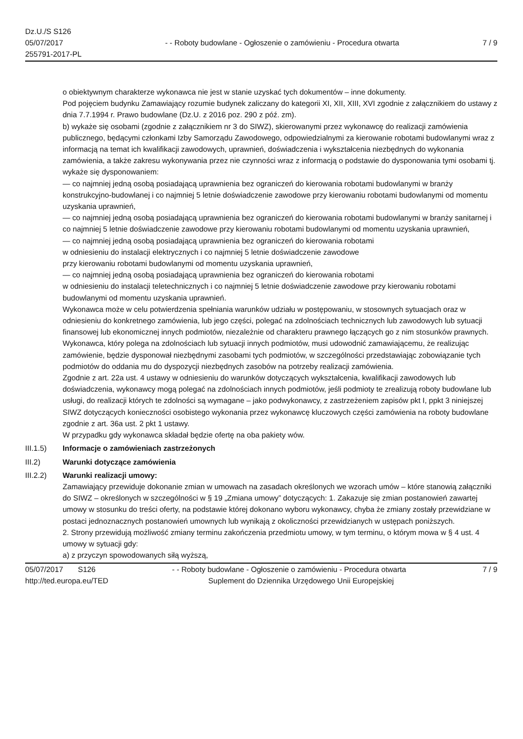Dz.U./S S126
05/07/2017
255791-2017-PL
- - Roboty budowlane - Ogłoszenie o zamówieniu - Procedura otwarta
7 / 9
o obiektywnym charakterze wykonawca nie jest w stanie uzyskać tych dokumentów – inne dokumenty.
Pod pojęciem budynku Zamawiający rozumie budynek zaliczany do kategorii XI, XII, XIII, XVI zgodnie z załącznikiem do ustawy z dnia 7.7.1994 r. Prawo budowlane (Dz.U. z 2016 poz. 290 z póź. zm).
b) wykaże się osobami (zgodnie z załącznikiem nr 3 do SIWZ), skierowanymi przez wykonawcę do realizacji zamówienia publicznego, będącymi członkami Izby Samorządu Zawodowego, odpowiedzialnymi za kierowanie robotami budowlanymi wraz z informacją na temat ich kwalifikacji zawodowych, uprawnień, doświadczenia i wykształcenia niezbędnych do wykonania zamówienia, a także zakresu wykonywania przez nie czynności wraz z informacją o podstawie do dysponowania tymi osobami tj. wykaże się dysponowaniem:
— co najmniej jedną osobą posiadającą uprawnienia bez ograniczeń do kierowania robotami budowlanymi w branży konstrukcyjno-budowlanej i co najmniej 5 letnie doświadczenie zawodowe przy kierowaniu robotami budowlanymi od momentu uzyskania uprawnień,
— co najmniej jedną osobą posiadającą uprawnienia bez ograniczeń do kierowania robotami budowlanymi w branży sanitarnej i co najmniej 5 letnie doświadczenie zawodowe przy kierowaniu robotami budowlanymi od momentu uzyskania uprawnień,
— co najmniej jedną osobą posiadającą uprawnienia bez ograniczeń do kierowania robotami
w odniesieniu do instalacji elektrycznych i co najmniej 5 letnie doświadczenie zawodowe
przy kierowaniu robotami budowlanymi od momentu uzyskania uprawnień,
— co najmniej jedną osobą posiadającą uprawnienia bez ograniczeń do kierowania robotami
w odniesieniu do instalacji teletechnicznych i co najmniej 5 letnie doświadczenie zawodowe przy kierowaniu robotami budowlanymi od momentu uzyskania uprawnień.
Wykonawca może w celu potwierdzenia spełniania warunków udziału w postępowaniu, w stosownych sytuacjach oraz w odniesieniu do konkretnego zamówienia, lub jego części, polegać na zdolnościach technicznych lub zawodowych lub sytuacji finansowej lub ekonomicznej innych podmiotów, niezależnie od charakteru prawnego łączących go z nim stosunków prawnych.
Wykonawca, który polega na zdolnościach lub sytuacji innych podmiotów, musi udowodnić zamawiającemu, że realizując zamówienie, będzie dysponował niezbędnymi zasobami tych podmiotów, w szczególności przedstawiając zobowiązanie tych podmiotów do oddania mu do dyspozycji niezbędnych zasobów na potrzeby realizacji zamówienia.
Zgodnie z art. 22a ust. 4 ustawy w odniesieniu do warunków dotyczących wykształcenia, kwalifikacji zawodowych lub doświadczenia, wykonawcy mogą polegać na zdolnościach innych podmiotów, jeśli podmioty te zrealizują roboty budowlane lub usługi, do realizacji których te zdolności są wymagane – jako podwykonawcy, z zastrzeżeniem zapisów pkt I, ppkt 3 niniejszej SIWZ dotyczących konieczności osobistego wykonania przez wykonawcę kluczowych części zamówienia na roboty budowlane zgodnie z art. 36a ust. 2 pkt 1 ustawy.
W przypadku gdy wykonawca składał będzie ofertę na oba pakiety wów.
III.1.5) Informacje o zamówieniach zastrzeżonych
III.2) Warunki dotyczące zamówienia
III.2.2) Warunki realizacji umowy:
Zamawiający przewiduje dokonanie zmian w umowach na zasadach określonych we wzorach umów – które stanowią załączniki do SIWZ – określonych w szczególności w § 19 „Zmiana umowy” dotyczących: 1. Zakazuje się zmian postanowień zawartej umowy w stosunku do treści oferty, na podstawie której dokonano wyboru wykonawcy, chyba że zmiany zostały przewidziane w postaci jednoznacznych postanowień umownych lub wynikają z okoliczności przewidzianych w ustępach poniższych.
2. Strony przewidują możliwość zmiany terminu zakończenia przedmiotu umowy, w tym terminu, o którym mowa w § 4 ust. 4 umowy w sytuacji gdy:
a) z przyczyn spowodowanych siłą wyższą,
05/07/2017 S126 - - Roboty budowlane - Ogłoszenie o zamówieniu - Procedura otwarta
7 / 9
http://ted.europa.eu/TED Suplement do Dziennika Urzędowego Unii Europejskiej